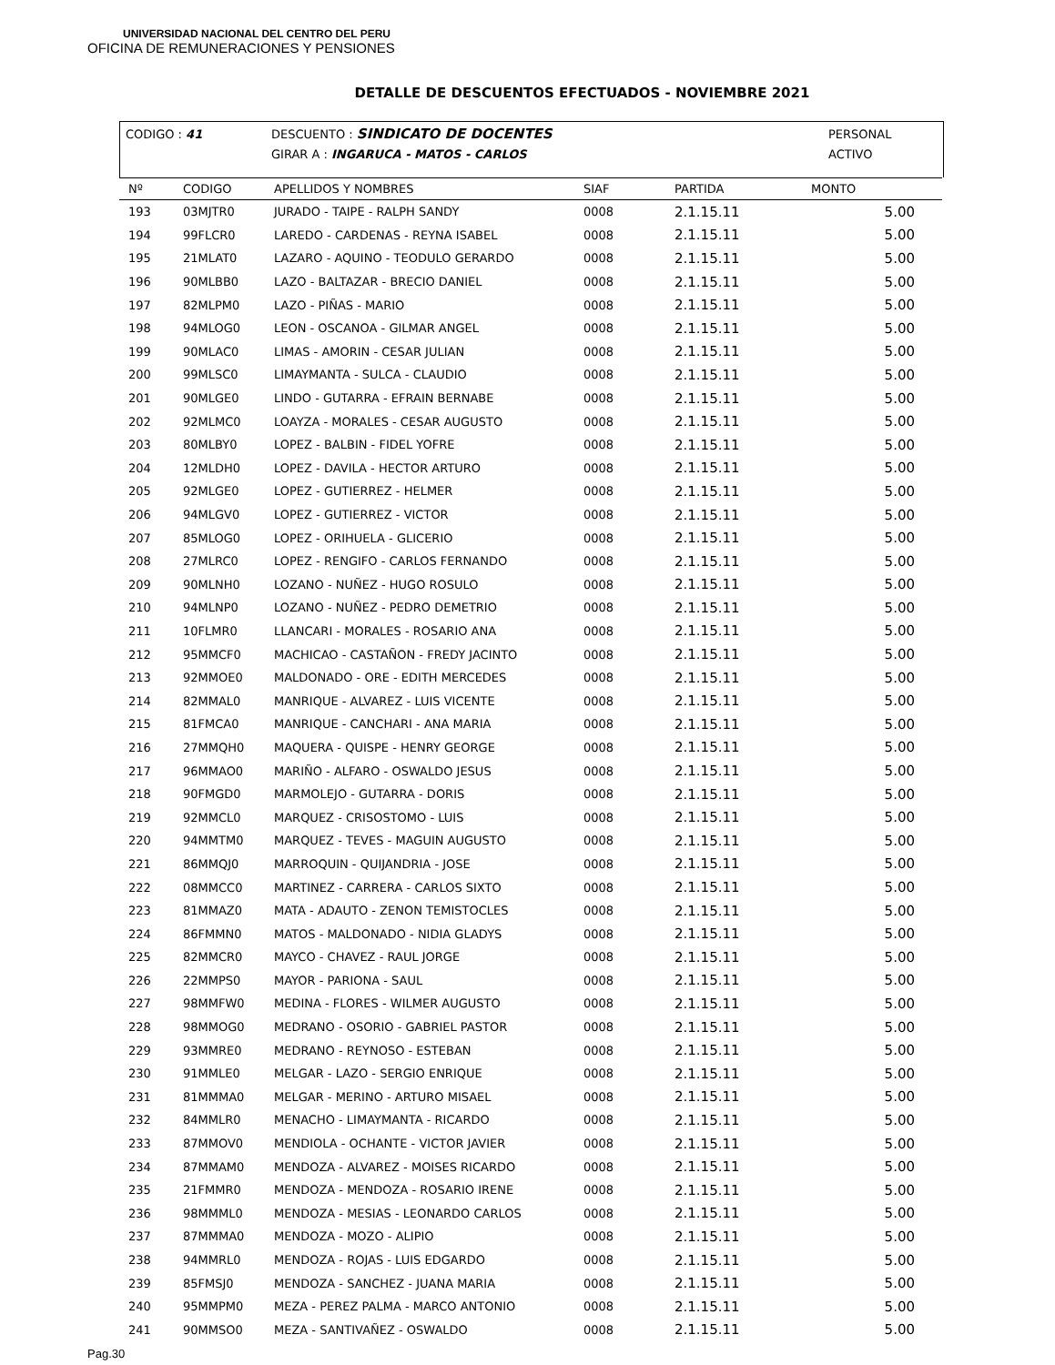UNIVERSIDAD NACIONAL DEL CENTRO DEL PERU
OFICINA DE REMUNERACIONES Y PENSIONES
DETALLE DE DESCUENTOS EFECTUADOS - NOVIEMBRE 2021
| CODIGO : 41 | DESCUENTO : SINDICATO DE DOCENTES | PERSONAL |
| | GIRAR A : INGARUCA - MATOS - CARLOS | ACTIVO |
| Nº | CODIGO | APELLIDOS Y NOMBRES | SIAF | PARTIDA | MONTO |
| --- | --- | --- | --- | --- | --- |
| 193 | 03MJTR0 | JURADO - TAIPE - RALPH SANDY | 0008 | 2.1.15.11 | 5.00 |
| 194 | 99FLCR0 | LAREDO - CARDENAS - REYNA ISABEL | 0008 | 2.1.15.11 | 5.00 |
| 195 | 21MLAT0 | LAZARO - AQUINO - TEODULO GERARDO | 0008 | 2.1.15.11 | 5.00 |
| 196 | 90MLBB0 | LAZO - BALTAZAR - BRECIO DANIEL | 0008 | 2.1.15.11 | 5.00 |
| 197 | 82MLPM0 | LAZO - PIÑAS - MARIO | 0008 | 2.1.15.11 | 5.00 |
| 198 | 94MLOG0 | LEON - OSCANOA - GILMAR ANGEL | 0008 | 2.1.15.11 | 5.00 |
| 199 | 90MLAC0 | LIMAS - AMORIN - CESAR JULIAN | 0008 | 2.1.15.11 | 5.00 |
| 200 | 99MLSC0 | LIMAYMANTA - SULCA - CLAUDIO | 0008 | 2.1.15.11 | 5.00 |
| 201 | 90MLGE0 | LINDO - GUTARRA - EFRAIN BERNABE | 0008 | 2.1.15.11 | 5.00 |
| 202 | 92MLMC0 | LOAYZA - MORALES - CESAR AUGUSTO | 0008 | 2.1.15.11 | 5.00 |
| 203 | 80MLBY0 | LOPEZ - BALBIN - FIDEL YOFRE | 0008 | 2.1.15.11 | 5.00 |
| 204 | 12MLDH0 | LOPEZ - DAVILA - HECTOR ARTURO | 0008 | 2.1.15.11 | 5.00 |
| 205 | 92MLGE0 | LOPEZ - GUTIERREZ - HELMER | 0008 | 2.1.15.11 | 5.00 |
| 206 | 94MLGV0 | LOPEZ - GUTIERREZ - VICTOR | 0008 | 2.1.15.11 | 5.00 |
| 207 | 85MLOG0 | LOPEZ - ORIHUELA - GLICERIO | 0008 | 2.1.15.11 | 5.00 |
| 208 | 27MLRC0 | LOPEZ - RENGIFO - CARLOS FERNANDO | 0008 | 2.1.15.11 | 5.00 |
| 209 | 90MLNH0 | LOZANO - NUÑEZ - HUGO ROSULO | 0008 | 2.1.15.11 | 5.00 |
| 210 | 94MLNP0 | LOZANO - NUÑEZ - PEDRO DEMETRIO | 0008 | 2.1.15.11 | 5.00 |
| 211 | 10FLMR0 | LLANCARI - MORALES - ROSARIO ANA | 0008 | 2.1.15.11 | 5.00 |
| 212 | 95MMCF0 | MACHICAO - CASTAÑON - FREDY JACINTO | 0008 | 2.1.15.11 | 5.00 |
| 213 | 92MMOE0 | MALDONADO - ORE - EDITH MERCEDES | 0008 | 2.1.15.11 | 5.00 |
| 214 | 82MMAL0 | MANRIQUE - ALVAREZ - LUIS VICENTE | 0008 | 2.1.15.11 | 5.00 |
| 215 | 81FMCA0 | MANRIQUE - CANCHARI - ANA MARIA | 0008 | 2.1.15.11 | 5.00 |
| 216 | 27MMQH0 | MAQUERA - QUISPE - HENRY GEORGE | 0008 | 2.1.15.11 | 5.00 |
| 217 | 96MMAO0 | MARIÑO - ALFARO - OSWALDO JESUS | 0008 | 2.1.15.11 | 5.00 |
| 218 | 90FMGD0 | MARMOLEJO - GUTARRA - DORIS | 0008 | 2.1.15.11 | 5.00 |
| 219 | 92MMCL0 | MARQUEZ - CRISOSTOMO - LUIS | 0008 | 2.1.15.11 | 5.00 |
| 220 | 94MMTM0 | MARQUEZ - TEVES - MAGUIN AUGUSTO | 0008 | 2.1.15.11 | 5.00 |
| 221 | 86MMQJ0 | MARROQUIN - QUIJANDRIA - JOSE | 0008 | 2.1.15.11 | 5.00 |
| 222 | 08MMCC0 | MARTINEZ - CARRERA - CARLOS SIXTO | 0008 | 2.1.15.11 | 5.00 |
| 223 | 81MMAZ0 | MATA - ADAUTO - ZENON TEMISTOCLES | 0008 | 2.1.15.11 | 5.00 |
| 224 | 86FMMN0 | MATOS - MALDONADO - NIDIA GLADYS | 0008 | 2.1.15.11 | 5.00 |
| 225 | 82MMCR0 | MAYCO - CHAVEZ - RAUL JORGE | 0008 | 2.1.15.11 | 5.00 |
| 226 | 22MMPS0 | MAYOR - PARIONA - SAUL | 0008 | 2.1.15.11 | 5.00 |
| 227 | 98MMFW0 | MEDINA - FLORES - WILMER AUGUSTO | 0008 | 2.1.15.11 | 5.00 |
| 228 | 98MMOG0 | MEDRANO - OSORIO - GABRIEL PASTOR | 0008 | 2.1.15.11 | 5.00 |
| 229 | 93MMRE0 | MEDRANO - REYNOSO - ESTEBAN | 0008 | 2.1.15.11 | 5.00 |
| 230 | 91MMLE0 | MELGAR - LAZO - SERGIO ENRIQUE | 0008 | 2.1.15.11 | 5.00 |
| 231 | 81MMMA0 | MELGAR - MERINO - ARTURO MISAEL | 0008 | 2.1.15.11 | 5.00 |
| 232 | 84MMLR0 | MENACHO - LIMAYMANTA - RICARDO | 0008 | 2.1.15.11 | 5.00 |
| 233 | 87MMOV0 | MENDIOLA - OCHANTE - VICTOR JAVIER | 0008 | 2.1.15.11 | 5.00 |
| 234 | 87MMAM0 | MENDOZA - ALVAREZ - MOISES RICARDO | 0008 | 2.1.15.11 | 5.00 |
| 235 | 21FMMR0 | MENDOZA - MENDOZA - ROSARIO IRENE | 0008 | 2.1.15.11 | 5.00 |
| 236 | 98MMML0 | MENDOZA - MESIAS - LEONARDO CARLOS | 0008 | 2.1.15.11 | 5.00 |
| 237 | 87MMMA0 | MENDOZA - MOZO - ALIPIO | 0008 | 2.1.15.11 | 5.00 |
| 238 | 94MMRL0 | MENDOZA - ROJAS - LUIS EDGARDO | 0008 | 2.1.15.11 | 5.00 |
| 239 | 85FMSJ0 | MENDOZA - SANCHEZ - JUANA MARIA | 0008 | 2.1.15.11 | 5.00 |
| 240 | 95MMPM0 | MEZA - PEREZ PALMA - MARCO ANTONIO | 0008 | 2.1.15.11 | 5.00 |
| 241 | 90MMSO0 | MEZA - SANTIVAÑEZ - OSWALDO | 0008 | 2.1.15.11 | 5.00 |
Pag.30